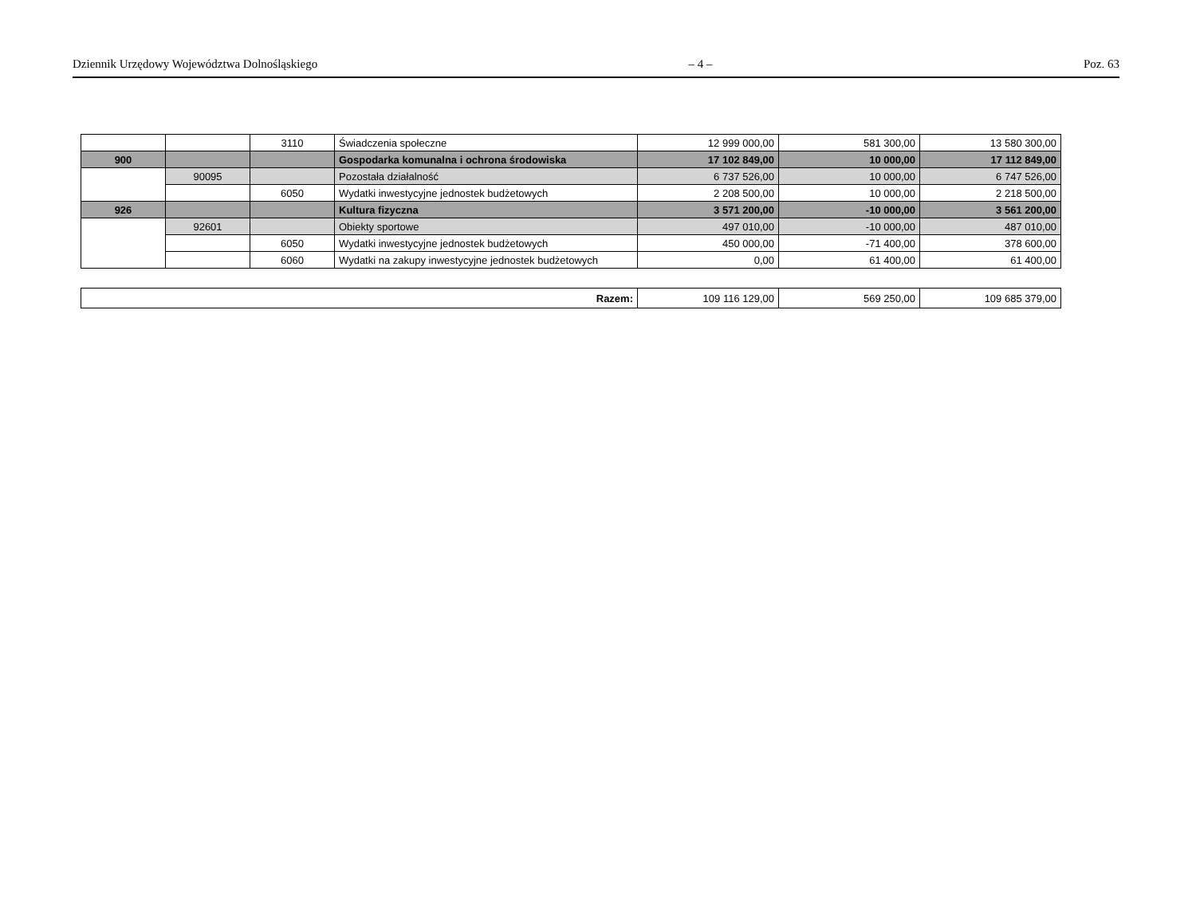Dziennik Urzędowy Województwa Dolnośląskiego – 4 – Poz. 63
| | | 3110 | Świadczenia społeczne | 12 999 000,00 | 581 300,00 | 13 580 300,00 |
| 900 | | | Gospodarka komunalna i ochrona środowiska | 17 102 849,00 | 10 000,00 | 17 112 849,00 |
| | 90095 | | Pozostała działalność | 6 737 526,00 | 10 000,00 | 6 747 526,00 |
| | | 6050 | Wydatki inwestycyjne jednostek budżetowych | 2 208 500,00 | 10 000,00 | 2 218 500,00 |
| 926 | | | Kultura fizyczna | 3 571 200,00 | -10 000,00 | 3 561 200,00 |
| | 92601 | | Obiekty sportowe | 497 010,00 | -10 000,00 | 487 010,00 |
| | | 6050 | Wydatki inwestycyjne jednostek budżetowych | 450 000,00 | -71 400,00 | 378 600,00 |
| | | 6060 | Wydatki na zakupy inwestycyjne jednostek budżetowych | 0,00 | 61 400,00 | 61 400,00 |
| Razem: | 109 116 129,00 | 569 250,00 | 109 685 379,00 |